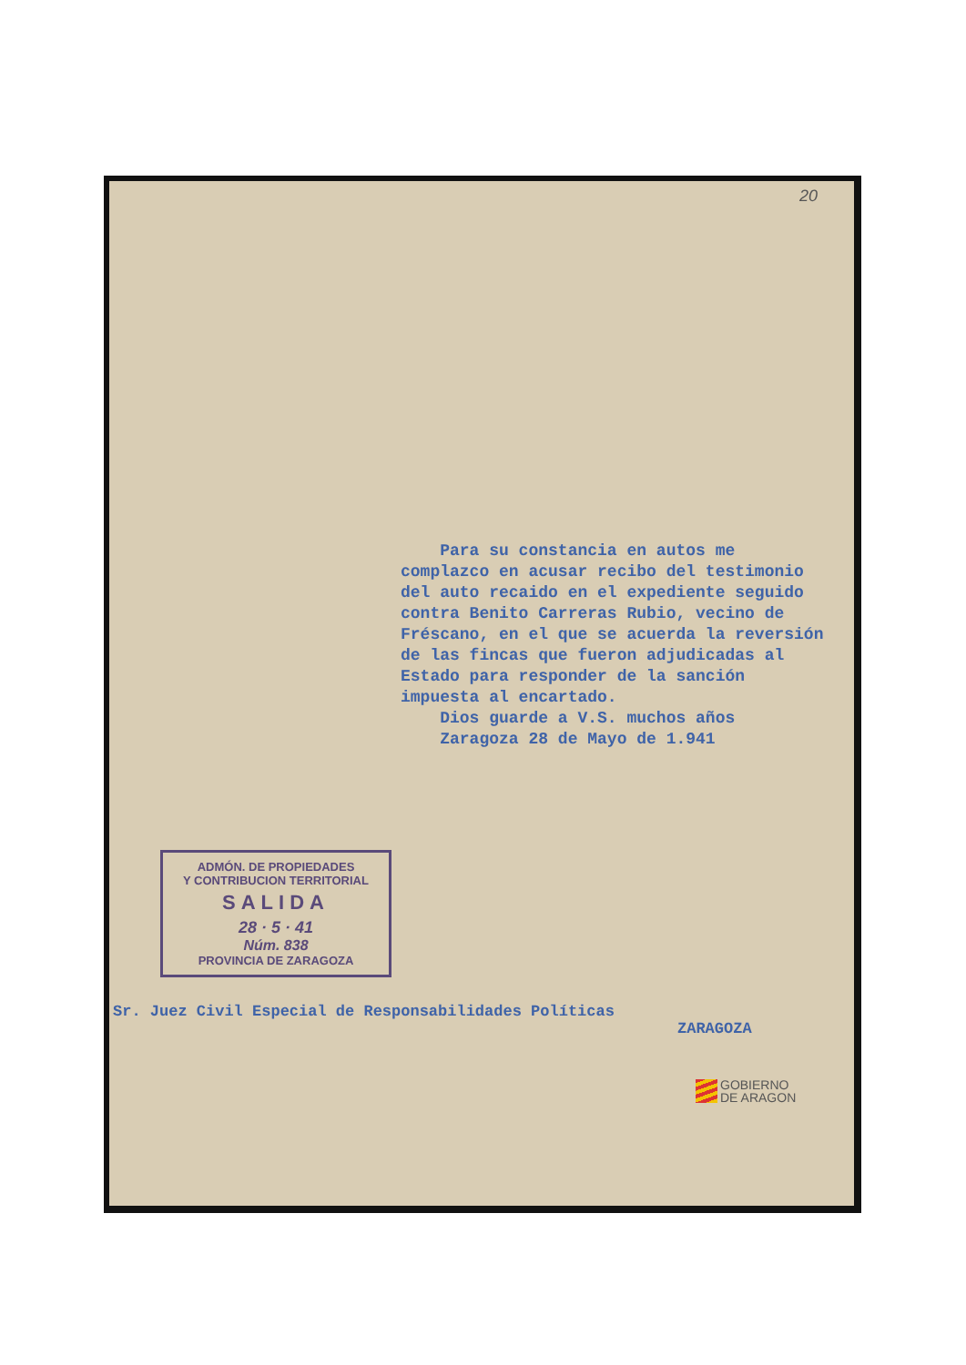20
Para su constancia en autos me complazco en acusar recibo del testimonio del auto recaido en el expediente seguido contra Benito Carreras Rubio, vecino de Fréscano, en el que se acuerda la reversión de las fincas que fueron adjudicadas al Estado para responder de la sanción impuesta al encartado.
Dios guarde a V.S. muchos años
Zaragoza 28 de Mayo de 1.941
ADMÓN. DE PROPIEDADES
Y CONTRIBUCION TERRITORIAL
SALIDA
28 · 5 · 41
Núm. 838
PROVINCIA DE ZARAGOZA
Sr. Juez Civil Especial de Responsabilidades Políticas
ZARAGOZA
GOBIERNO
DE ARAGON